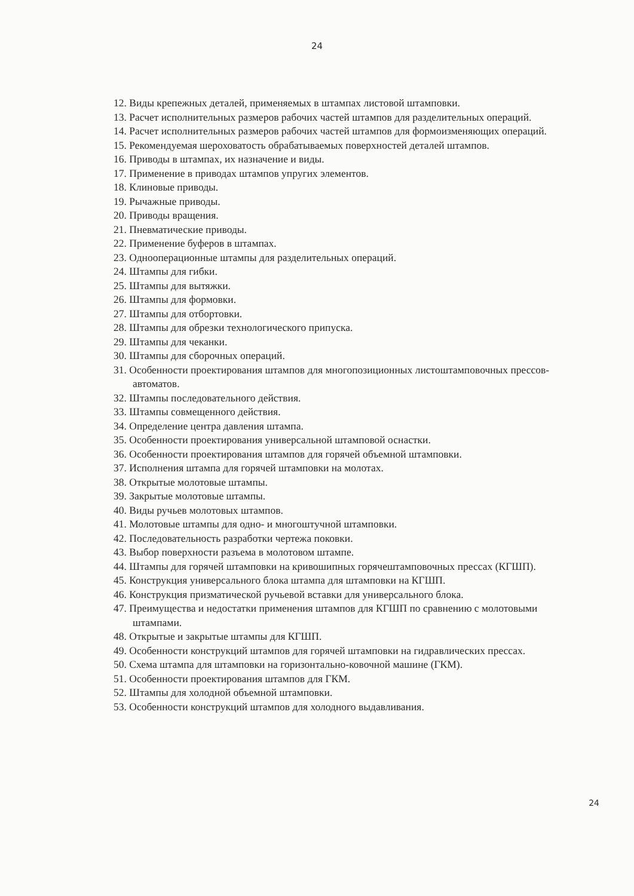24
12. Виды крепежных деталей, применяемых в штампах листовой штамповки.
13. Расчет исполнительных размеров рабочих частей штампов для разделительных операций.
14. Расчет исполнительных размеров рабочих частей штампов для формоизменяющих операций.
15. Рекомендуемая шероховатость обрабатываемых поверхностей деталей штампов.
16. Приводы в штампах, их назначение и виды.
17. Применение в приводах штампов упругих элементов.
18. Клиновые приводы.
19. Рычажные приводы.
20. Приводы вращения.
21. Пневматические приводы.
22. Применение буферов в штампах.
23. Однооперационные штампы для разделительных операций.
24. Штампы для гибки.
25. Штампы для вытяжки.
26. Штампы для формовки.
27. Штампы для отбортовки.
28. Штампы для обрезки технологического припуска.
29. Штампы для чеканки.
30. Штампы для сборочных операций.
31. Особенности проектирования штампов для многопозиционных листоштамповочных прессов-автоматов.
32. Штампы последовательного действия.
33. Штампы совмещенного действия.
34. Определение центра давления штампа.
35. Особенности проектирования универсальной штамповой оснастки.
36. Особенности проектирования штампов для горячей объемной штамповки.
37. Исполнения штампа для горячей штамповки на молотах.
38. Открытые молотовые штампы.
39. Закрытые молотовые штампы.
40. Виды ручьев молотовых штампов.
41. Молотовые штампы для одно- и многоштучной штамповки.
42. Последовательность разработки чертежа поковки.
43. Выбор поверхности разъема в молотовом штампе.
44. Штампы для горячей штамповки на кривошипных горячештамповочных прессах (КГШП).
45. Конструкция универсального блока штампа для штамповки на КГШП.
46. Конструкция призматической ручьевой вставки для универсального блока.
47. Преимущества и недостатки применения штампов для КГШП по сравнению с молотовыми штампами.
48. Открытые и закрытые штампы для КГШП.
49. Особенности конструкций штампов для горячей штамповки на гидравлических прессах.
50. Схема штампа для штамповки на горизонтально-ковочной машине (ГКМ).
51. Особенности проектирования штампов для ГКМ.
52. Штампы для холодной объемной штамповки.
53. Особенности конструкций штампов для холодного выдавливания.
24